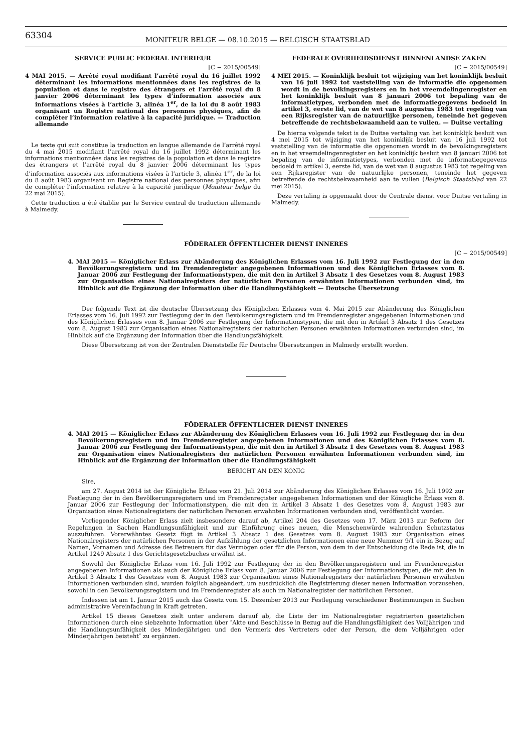63304
MONITEUR BELGE — 08.10.2015 — BELGISCH STAATSBLAD
SERVICE PUBLIC FEDERAL INTERIEUR
[C − 2015/00549]
4 MAI 2015. — Arrêté royal modifiant l’arrêté royal du 16 juillet 1992 déterminant les informations mentionnées dans les registres de la population et dans le registre des étrangers et l’arrêté royal du 8 janvier 2006 déterminant les types d’information associés aux informations visées à l’article 3, alinéa 1<sup>er</sup>, de la loi du 8 août 1983 organisant un Registre national des personnes physiques, afin de compléter l’information relative à la capacité juridique. — Traduction allemande
Le texte qui suit constitue la traduction en langue allemande de l’arrêté royal du 4 mai 2015 modifiant l’arrêté royal du 16 juillet 1992 déterminant les informations mentionnées dans les registres de la population et dans le registre des étrangers et l’arrêté royal du 8 janvier 2006 déterminant les types d’information associés aux informations visées à l’article 3, alinéa 1<sup>er</sup>, de la loi du 8 août 1983 organisant un Registre national des personnes physiques, afin de compléter l’information relative à la capacité juridique (Moniteur belge du 22 mai 2015).
Cette traduction a été établie par le Service central de traduction allemande à Malmedy.
FEDERALE OVERHEIDSDIENST BINNENLANDSE ZAKEN
[C − 2015/00549]
4 MEI 2015. — Koninklijk besluit tot wijziging van het koninklijk besluit van 16 juli 1992 tot vaststelling van de informatie die opgenomen wordt in de bevolkingsregisters en in het vreemdelingenregister en het koninklijk besluit van 8 januari 2006 tot bepaling van de informatietypes, verbonden met de informatiegegevens bedoeld in artikel 3, eerste lid, van de wet van 8 augustus 1983 tot regeling van een Rijksregister van de natuurlijke personen, teneinde het gegeven betreffende de rechtsbekwaamheid aan te vullen. — Duitse vertaling
De hierna volgende tekst is de Duitse vertaling van het koninklijk besluit van 4 mei 2015 tot wijziging van het koninklijk besluit van 16 juli 1992 tot vaststelling van de informatie die opgenomen wordt in de bevolkingsregisters en in het vreemdelingenregister en het koninklijk besluit van 8 januari 2006 tot bepaling van de informatietypes, verbonden met de informatiegegevens bedoeld in artikel 3, eerste lid, van de wet van 8 augustus 1983 tot regeling van een Rijksregister van de natuurlijke personen, teneinde het gegeven betreffende de rechtsbekwaamheid aan te vullen (Belgisch Staatsblad van 22 mei 2015).
Deze vertaling is opgemaakt door de Centrale dienst voor Duitse vertaling in Malmedy.
FÖDERALER ÖFFENTLICHER DIENST INNERES
[C − 2015/00549]
4. MAI 2015 — Königlicher Erlass zur Abänderung des Königlichen Erlasses vom 16. Juli 1992 zur Festlegung der in den Bevölkerungsregistern und im Fremdenregister angegebenen Informationen und des Königlichen Erlasses vom 8. Januar 2006 zur Festlegung der Informationstypen, die mit den in Artikel 3 Absatz 1 des Gesetzes vom 8. August 1983 zur Organisation eines Nationalregisters der natürlichen Personen erwähnten Informationen verbunden sind, im Hinblick auf die Ergänzung der Information über die Handlungsfähigkeit — Deutsche Übersetzung
Der folgende Text ist die deutsche Übersetzung des Königlichen Erlasses vom 4. Mai 2015 zur Abänderung des Königlichen Erlasses vom 16. Juli 1992 zur Festlegung der in den Bevölkerungsregistern und im Fremdenregister angegebenen Informationen und des Königlichen Erlasses vom 8. Januar 2006 zur Festlegung der Informationstypen, die mit den in Artikel 3 Absatz 1 des Gesetzes vom 8. August 1983 zur Organisation eines Nationalregisters der natürlichen Personen erwähnten Informationen verbunden sind, im Hinblick auf die Ergänzung der Information über die Handlungsfähigkeit.
Diese Übersetzung ist von der Zentralen Dienststelle für Deutsche Übersetzungen in Malmedy erstellt worden.
FÖDERALER ÖFFENTLICHER DIENST INNERES
4. MAI 2015 — Königlicher Erlass zur Abänderung des Königlichen Erlasses vom 16. Juli 1992 zur Festlegung der in den Bevölkerungsregistern und im Fremdenregister angegebenen Informationen und des Königlichen Erlasses vom 8. Januar 2006 zur Festlegung der Informationstypen, die mit den in Artikel 3 Absatz 1 des Gesetzes vom 8. August 1983 zur Organisation eines Nationalregisters der natürlichen Personen erwähnten Informationen verbunden sind, im Hinblick auf die Ergänzung der Information über die Handlungsfähigkeit
BERICHT AN DEN KÖNIG
Sire,
am 27. August 2014 ist der Königliche Erlass vom 21. Juli 2014 zur Abänderung des Königlichen Erlasses vom 16. Juli 1992 zur Festlegung der in den Bevölkerungsregistern und im Fremdenregister angegebenen Informationen und der Königliche Erlass vom 8. Januar 2006 zur Festlegung der Informationstypen, die mit den in Artikel 3 Absatz 1 des Gesetzes vom 8. August 1983 zur Organisation eines Nationalregisters der natürlichen Personen erwähnten Informationen verbunden sind, veröffentlicht worden.
Vorliegender Königlicher Erlass zielt insbesondere darauf ab, Artikel 204 des Gesetzes vom 17. März 2013 zur Reform der Regelungen in Sachen Handlungsunfähigkeit und zur Einführung eines neuen, die Menschenwürde wahrenden Schutzstatus auszuführen. Vorerwähntes Gesetz fügt in Artikel 3 Absatz 1 des Gesetzes vom 8. August 1983 zur Organisation eines Nationalregisters der natürlichen Personen in der Aufzählung der gesetzlichen Informationen eine neue Nummer 9/1 ein in Bezug auf Namen, Vornamen und Adresse des Betreuers für das Vermögen oder für die Person, von dem in der Entscheidung die Rede ist, die in Artikel 1249 Absatz 1 des Gerichtsgesetzbuches erwähnt ist.
Sowohl der Königliche Erlass vom 16. Juli 1992 zur Festlegung der in den Bevölkerungsregistern und im Fremdenregister angegebenen Informationen als auch der Königliche Erlass vom 8. Januar 2006 zur Festlegung der Informationstypen, die mit den in Artikel 3 Absatz 1 des Gesetzes vom 8. August 1983 zur Organisation eines Nationalregisters der natürlichen Personen erwähnten Informationen verbunden sind, wurden folglich abgeändert, um ausdrücklich die Registrierung dieser neuen Information vorzusehen, sowohl in den Bevölkerungsregistern und im Fremdenregister als auch im Nationalregister der natürlichen Personen.
Indessen ist am 1. Januar 2015 auch das Gesetz vom 15. Dezember 2013 zur Festlegung verschiedener Bestimmungen in Sachen administrative Vereinfachung in Kraft getreten.
Artikel 15 dieses Gesetzes zielt unter anderem darauf ab, die Liste der im Nationalregister registrierten gesetzlichen Informationen durch eine siebzehnte Information über ″Akte und Beschlüsse in Bezug auf die Handlungsfähigkeit des Volljährigen und die Handlungsunfähigkeit des Minderjährigen und den Vermerk des Vertreters oder der Person, die dem Volljährigen oder Minderjährigen beisteht″ zu ergänzen.